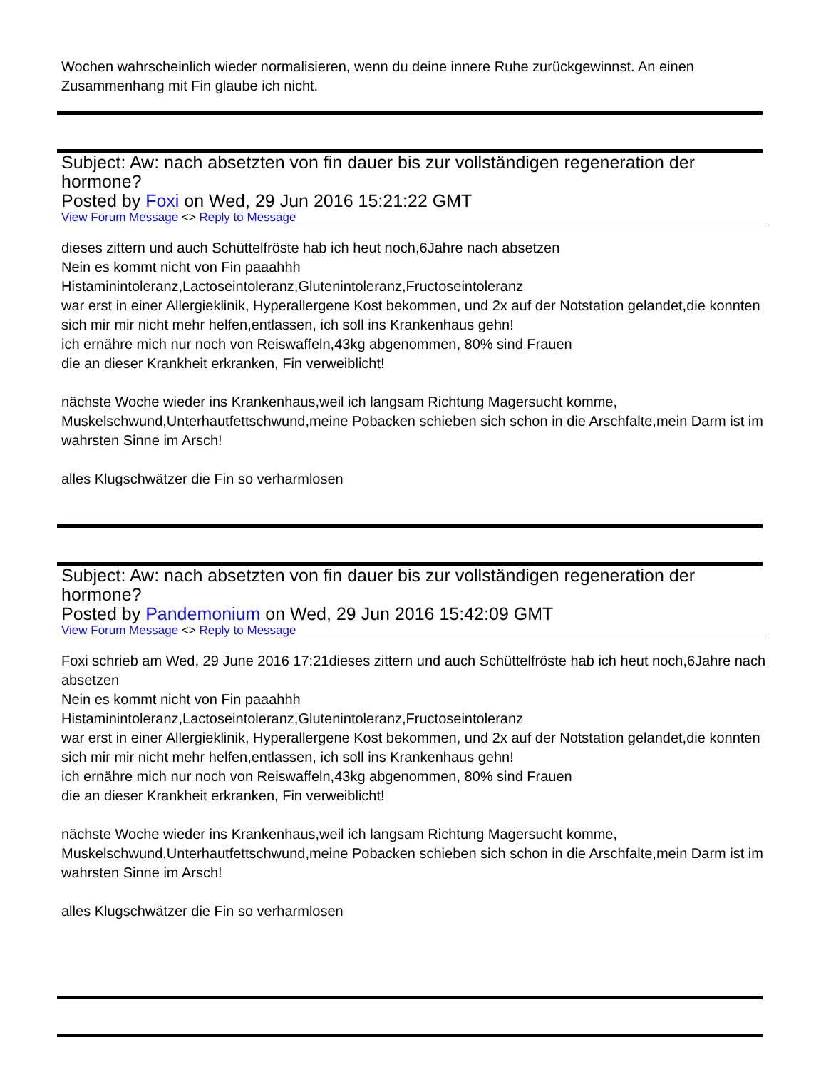Wochen wahrscheinlich wieder normalisieren, wenn du deine innere Ruhe zurückgewinnst. An einen Zusammenhang mit Fin glaube ich nicht.
Subject: Aw: nach absetzten von fin dauer bis zur vollständigen regeneration der hormone?
Posted by Foxi on Wed, 29 Jun 2016 15:21:22 GMT
View Forum Message <> Reply to Message
dieses zittern und auch Schüttelfröste hab ich heut noch,6Jahre nach absetzen
Nein es kommt nicht von Fin paaahhh
Histaminintoleranz,Lactoseintoleranz,Glutenintoleranz,Fructoseintoleranz
war erst in einer Allergieklinik, Hyperallergene Kost bekommen, und 2x auf der Notstation gelandet,die konnten sich mir mir nicht mehr helfen,entlassen, ich soll ins Krankenhaus gehn!
ich ernähre mich nur noch von Reiswaffeln,43kg abgenommen, 80% sind Frauen
die an dieser Krankheit erkranken, Fin verweiblicht!
nächste Woche wieder ins Krankenhaus,weil ich langsam Richtung Magersucht komme, Muskelschwund,Unterhautfettschwund,meine Pobacken schieben sich schon in die Arschfalte,mein Darm ist im wahrsten Sinne im Arsch!
alles Klugschwätzer die Fin so verharmlosen
Subject: Aw: nach absetzten von fin dauer bis zur vollständigen regeneration der hormone?
Posted by Pandemonium on Wed, 29 Jun 2016 15:42:09 GMT
View Forum Message <> Reply to Message
Foxi schrieb am Wed, 29 June 2016 17:21dieses zittern und auch Schüttelfröste hab ich heut noch,6Jahre nach absetzen
Nein es kommt nicht von Fin paaahhh
Histaminintoleranz,Lactoseintoleranz,Glutenintoleranz,Fructoseintoleranz
war erst in einer Allergieklinik, Hyperallergene Kost bekommen, und 2x auf der Notstation gelandet,die konnten sich mir mir nicht mehr helfen,entlassen, ich soll ins Krankenhaus gehn!
ich ernähre mich nur noch von Reiswaffeln,43kg abgenommen, 80% sind Frauen
die an dieser Krankheit erkranken, Fin verweiblicht!
nächste Woche wieder ins Krankenhaus,weil ich langsam Richtung Magersucht komme, Muskelschwund,Unterhautfettschwund,meine Pobacken schieben sich schon in die Arschfalte,mein Darm ist im wahrsten Sinne im Arsch!
alles Klugschwätzer die Fin so verharmlosen